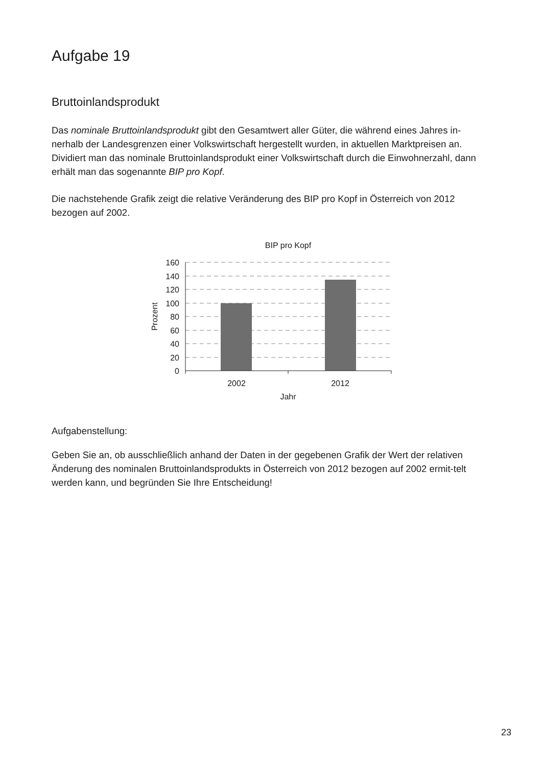Aufgabe 19
Bruttoinlandsprodukt
Das nominale Bruttoinlandsprodukt gibt den Gesamtwert aller Güter, die während eines Jahres in-nerhalb der Landesgrenzen einer Volkswirtschaft hergestellt wurden, in aktuellen Marktpreisen an. Dividiert man das nominale Bruttoinlandsprodukt einer Volkswirtschaft durch die Einwohnerzahl, dann erhält man das sogenannte BIP pro Kopf.
Die nachstehende Grafik zeigt die relative Veränderung des BIP pro Kopf in Österreich von 2012 bezogen auf 2002.
BIP pro Kopf
160
140
120
100
80
60
40
20
0
Prozent
2002
2012
Jahr
Aufgabenstellung:
Geben Sie an, ob ausschließlich anhand der Daten in der gegebenen Grafik der Wert der relativen Änderung des nominalen Bruttoinlandsprodukts in Österreich von 2012 bezogen auf 2002 ermit-telt werden kann, und begründen Sie Ihre Entscheidung!
23